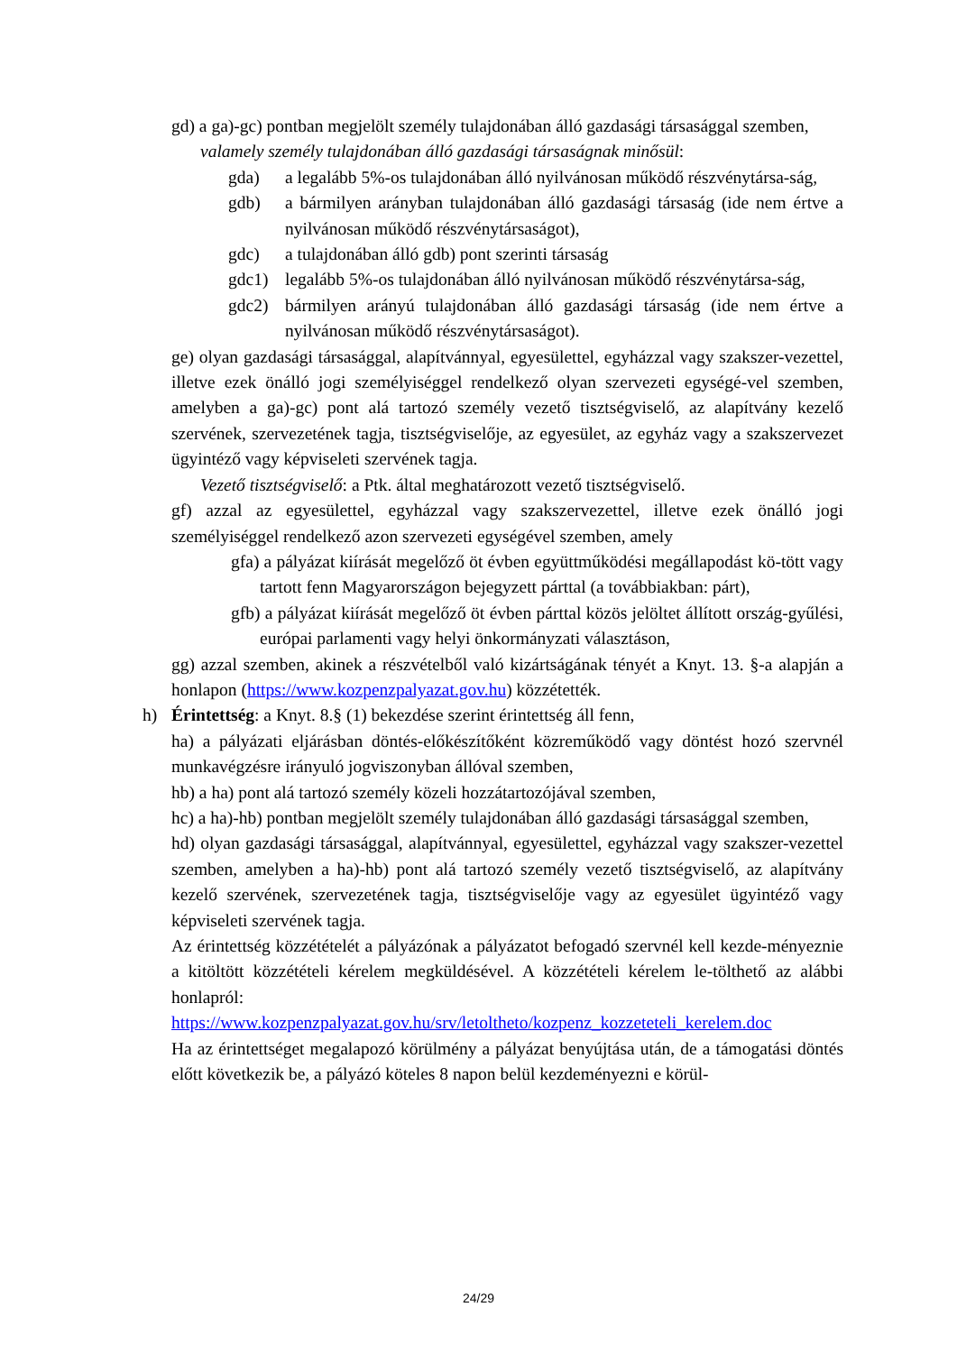gd) a ga)-gc) pontban megjelölt személy tulajdonában álló gazdasági társasággal szemben,
valamely személy tulajdonában álló gazdasági társaságnak minősül:
gda) a legalább 5%-os tulajdonában álló nyilvánosan működő részvénytársa-ság,
gdb) a bármilyen arányban tulajdonában álló gazdasági társaság (ide nem értve a nyilvánosan működő részvénytársaságot),
gdc) a tulajdonában álló gdb) pont szerinti társaság
gdc1) legalább 5%-os tulajdonában álló nyilvánosan működő részvénytársa-ság,
gdc2) bármilyen arányú tulajdonában álló gazdasági társaság (ide nem értve a nyilvánosan működő részvénytársaságot).
ge) olyan gazdasági társasággal, alapítvánnyal, egyesülettel, egyházzal vagy szakszer-vezettel, illetve ezek önálló jogi személyiséggel rendelkező olyan szervezeti egységé-vel szemben, amelyben a ga)-gc) pont alá tartozó személy vezető tisztségviselő, az alapítvány kezelő szervének, szervezetének tagja, tisztségviselője, az egyesület, az egyház vagy a szakszervezet ügyintéző vagy képviseleti szervének tagja.
Vezető tisztségviselő: a Ptk. által meghatározott vezető tisztségviselő.
gf) azzal az egyesülettel, egyházzal vagy szakszervezettel, illetve ezek önálló jogi személyiséggel rendelkező azon szervezeti egységével szemben, amely
gfa) a pályázat kiírását megelőző öt évben együttműködési megállapodást kö-tött vagy tartott fenn Magyarországon bejegyzett párttal (a továbbiakban: párt),
gfb) a pályázat kiírását megelőző öt évben párttal közös jelöltet állított ország-gyűlési, európai parlamenti vagy helyi önkormányzati választáson,
gg) azzal szemben, akinek a részvételből való kizártságának tényét a Knyt. 13. §-a alapján a honlapon (https://www.kozpenzpalyazat.gov.hu) közzétették.
h) Érintettség: a Knyt. 8.§ (1) bekezdése szerint érintettség áll fenn,
ha) a pályázati eljárásban döntés-előkészítőként közreműködő vagy döntést hozó szervnél munkavégzésre irányuló jogviszonyban állóval szemben,
hb) a ha) pont alá tartozó személy közeli hozzátartozójával szemben,
hc) a ha)-hb) pontban megjelölt személy tulajdonában álló gazdasági társasággal szemben,
hd) olyan gazdasági társasággal, alapítvánnyal, egyesülettel, egyházzal vagy szakszer-vezettel szemben, amelyben a ha)-hb) pont alá tartozó személy vezető tisztségviselő, az alapítvány kezelő szervének, szervezetének tagja, tisztségviselője vagy az egyesület ügyintéző vagy képviseleti szervének tagja.
Az érintettség közzétételét a pályázónak a pályázatot befogadó szervnél kell kezde-ményeznie a kitöltött közzétételi kérelem megküldésével. A közzétételi kérelem le-tölthető az alábbi honlapról:
https://www.kozpenzpalyazat.gov.hu/srv/letoltheto/kozpenz_kozzeteteli_kerelem.doc
Ha az érintettséget megalapozó körülmény a pályázat benyújtása után, de a támogatási döntés előtt következik be, a pályázó köteles 8 napon belül kezdeményezni e körül-
24/29